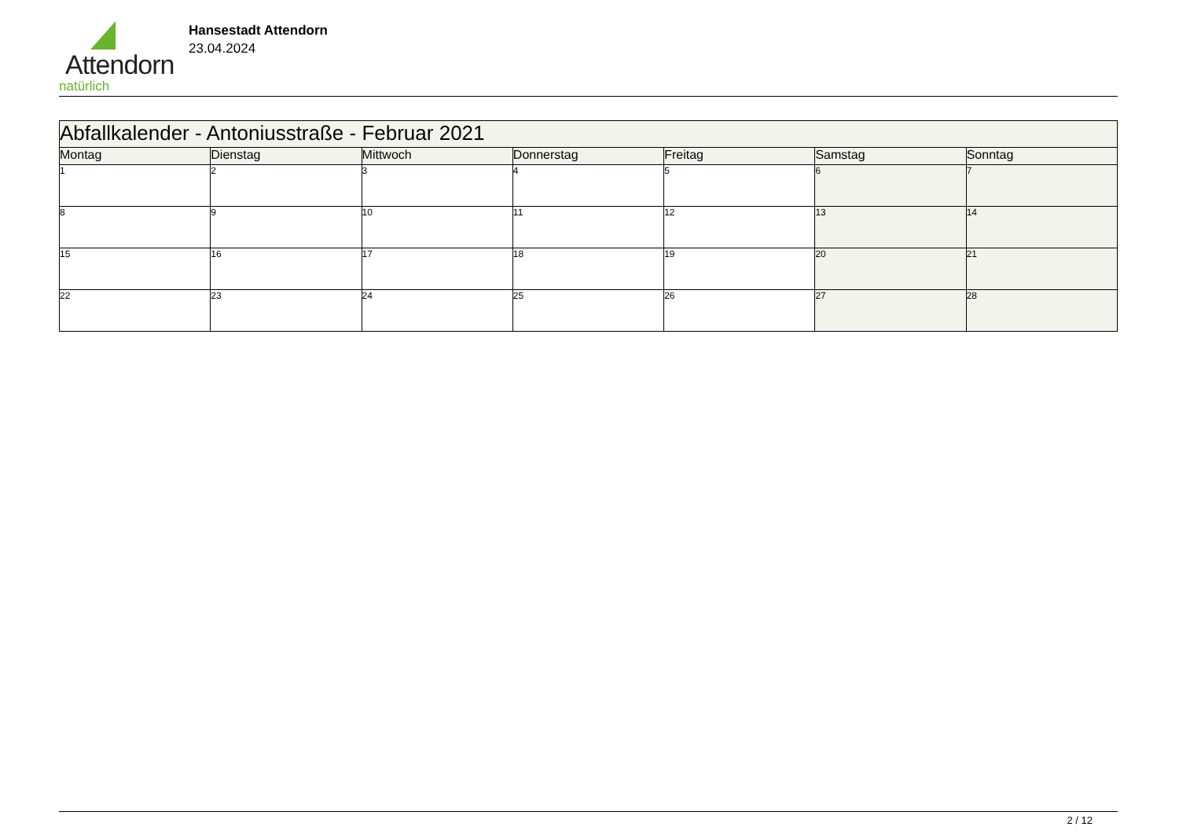Attendorn
natürlich
Hansestadt Attendorn
23.04.2024
| Abfallkalender - Antoniusstraße - Februar 2021 | | | | | | |
| Montag | Dienstag | Mittwoch | Donnerstag | Freitag | Samstag | Sonntag |
| 1 | 2 | 3 | 4 | 5 | 6 | 7 |
| 8 | 9 | 10 | 11 | 12 | 13 | 14 |
| 15 | 16 | 17 | 18 | 19 | 20 | 21 |
| 22 | 23 | 24 | 25 | 26 | 27 | 28 |
2 / 12